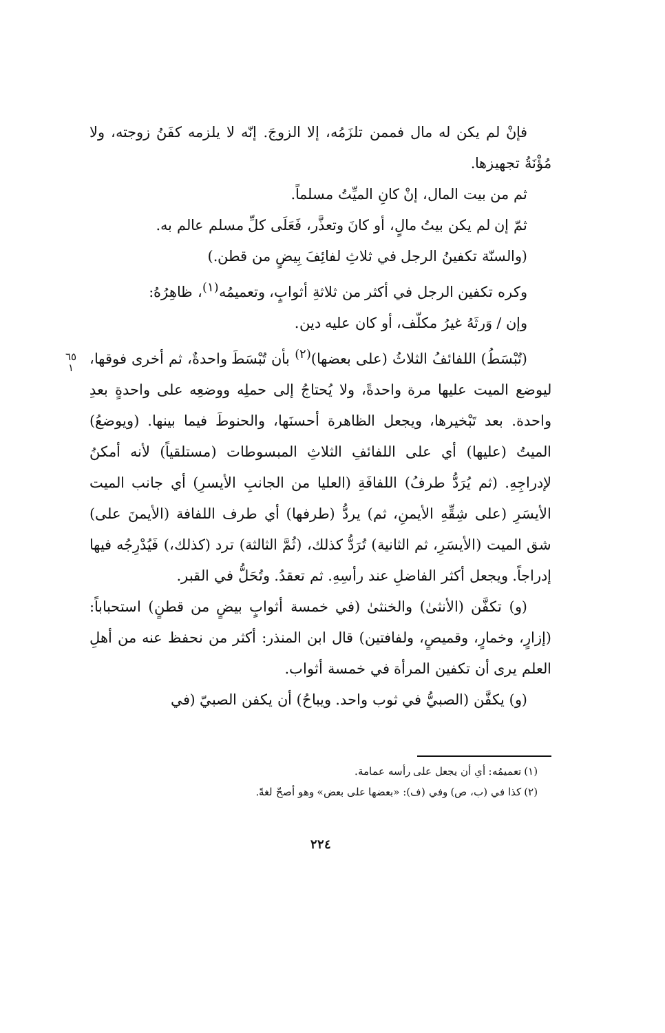فإنْ لم يكن له مال فممن تلزَمُه، إلا الزوجَ. إنّه لا يلزمه كفَنُ زوجته، ولا مُؤْنَةُ تجهيزها.
ثم من بيت المال، إنْ كانِ الميِّتُ مسلماً.
ثمّ إن لم يكن بيتُ مالٍ، أو كانَ وتعذَّر، فَعَلَى كلِّ مسلم عالم به.
(والسنّة تكفينُ الرجل في ثلاثِ لفائِفَ بِيضٍ من قطن.)
وكره تكفين الرجل في أكثر من ثلاثةِ أثوابٍ، وتعميمُه<sup>(١)</sup>، ظاهِرُهُ:
٦٥
١
وإن / وَرثَهُ غيرُ مكلّف، أو كان عليه دين.
(تُبْسَطُ) اللفائفُ الثلاثُ (على بعضها)<sup>(٢)</sup> بأن تُبْسَطَ واحدةٌ، ثم أخرى فوقها، ليوضع الميت عليها مرة واحدةً، ولا يُحتاجُ إلى حملِه ووضعِه على واحدةٍ بعدِ واحدة. بعد تَبْخيرها، ويجعل الظاهرة أحسنَها، والحنوطَ فيما بينها. (ويوضعُ) الميتُ (عليها) أي على اللفائفِ الثلاثِ المبسوطات (مستلقياً) لأنه أمكنُ لإدراجِهِ. (ثم يُرَدُّ طرفُ) اللفافَةِ (العليا من الجانبِ الأيسرِ) أي جانب الميت الأيسَرِ (على شِقِّهِ الأيمنِ، ثم) يردُّ (طرفها) أي طرف اللفافة (الأيمنَ على) شق الميت (الأيسَرِ، ثم الثانية) تُرَدُّ كذلك، (ثُمَّ الثالثة) ترد (كذلك،) فَيُدْرِجُه فيها إدراجاً. ويجعل أكثر الفاضلِ عند رأسِهِ. ثم تعقدُ. وتُحَلُّ في القبر.
(و) تكفَّن (الأنثىٰ) والخنثىٰ (في خمسة أثوابٍ بيضٍ من قطنٍ) استحباباً: (إزارٍ، وخمارٍ، وقميصٍ، ولفافتين) قال ابن المنذر: أكثر من نحفظ عنه من أهلِ العلم يرى أن تكفين المرأة في خمسة أثواب.
(و) يكفَّن (الصبيُّ في ثوب واحد. ويباحُ) أن يكفن الصبيّ (في
(١) تعميمُه: أي أن يجعل على رأسه عمامة.
(٢) كذا في (ب، ص) وفي (ف): «بعضها على بعض» وهو أصحّ لغةً.
٢٢٤